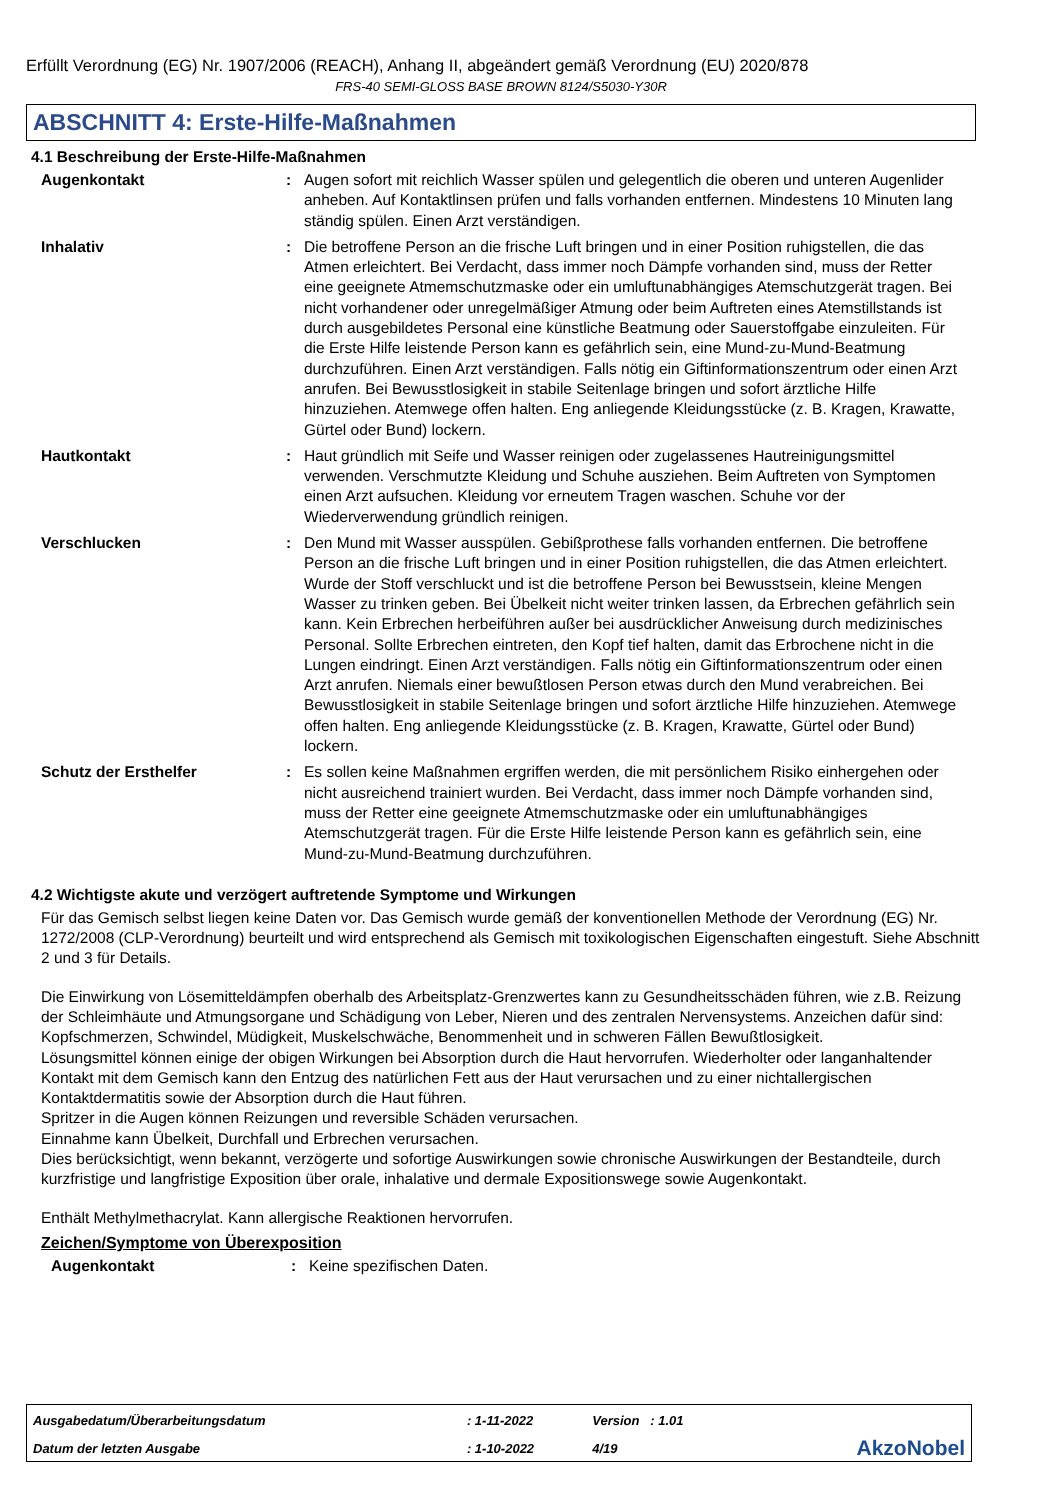Erfüllt Verordnung (EG) Nr. 1907/2006 (REACH), Anhang II, abgeändert gemäß Verordnung (EU) 2020/878
FRS-40 SEMI-GLOSS BASE BROWN 8124/S5030-Y30R
ABSCHNITT 4: Erste-Hilfe-Maßnahmen
4.1 Beschreibung der Erste-Hilfe-Maßnahmen
Augenkontakt : Augen sofort mit reichlich Wasser spülen und gelegentlich die oberen und unteren Augenlider anheben. Auf Kontaktlinsen prüfen und falls vorhanden entfernen. Mindestens 10 Minuten lang ständig spülen. Einen Arzt verständigen.
Inhalativ : Die betroffene Person an die frische Luft bringen und in einer Position ruhigstellen, die das Atmen erleichtert. Bei Verdacht, dass immer noch Dämpfe vorhanden sind, muss der Retter eine geeignete Atmemschutzmaske oder ein umluftunabhängiges Atemschutzgerät tragen. Bei nicht vorhandener oder unregelmäßiger Atmung oder beim Auftreten eines Atemstillstands ist durch ausgebildetes Personal eine künstliche Beatmung oder Sauerstoffgabe einzuleiten. Für die Erste Hilfe leistende Person kann es gefährlich sein, eine Mund-zu-Mund-Beatmung durchzuführen. Einen Arzt verständigen. Falls nötig ein Giftinformationszentrum oder einen Arzt anrufen. Bei Bewusstlosigkeit in stabile Seitenlage bringen und sofort ärztliche Hilfe hinzuziehen. Atemwege offen halten. Eng anliegende Kleidungsstücke (z. B. Kragen, Krawatte, Gürtel oder Bund) lockern.
Hautkontakt : Haut gründlich mit Seife und Wasser reinigen oder zugelassenes Hautreinigungsmittel verwenden. Verschmutzte Kleidung und Schuhe ausziehen. Beim Auftreten von Symptomen einen Arzt aufsuchen. Kleidung vor erneutem Tragen waschen. Schuhe vor der Wiederverwendung gründlich reinigen.
Verschlucken : Den Mund mit Wasser ausspülen. Gebißprothese falls vorhanden entfernen. Die betroffene Person an die frische Luft bringen und in einer Position ruhigstellen, die das Atmen erleichtert. Wurde der Stoff verschluckt und ist die betroffene Person bei Bewusstsein, kleine Mengen Wasser zu trinken geben. Bei Übelkeit nicht weiter trinken lassen, da Erbrechen gefährlich sein kann. Kein Erbrechen herbeiführen außer bei ausdrücklicher Anweisung durch medizinisches Personal. Sollte Erbrechen eintreten, den Kopf tief halten, damit das Erbrochene nicht in die Lungen eindringt. Einen Arzt verständigen. Falls nötig ein Giftinformationszentrum oder einen Arzt anrufen. Niemals einer bewußtlosen Person etwas durch den Mund verabreichen. Bei Bewusstlosigkeit in stabile Seitenlage bringen und sofort ärztliche Hilfe hinzuziehen. Atemwege offen halten. Eng anliegende Kleidungsstücke (z. B. Kragen, Krawatte, Gürtel oder Bund) lockern.
Schutz der Ersthelfer : Es sollen keine Maßnahmen ergriffen werden, die mit persönlichem Risiko einhergehen oder nicht ausreichend trainiert wurden. Bei Verdacht, dass immer noch Dämpfe vorhanden sind, muss der Retter eine geeignete Atmemschutzmaske oder ein umluftunabhängiges Atemschutzgerät tragen. Für die Erste Hilfe leistende Person kann es gefährlich sein, eine Mund-zu-Mund-Beatmung durchzuführen.
4.2 Wichtigste akute und verzögert auftretende Symptome und Wirkungen
Für das Gemisch selbst liegen keine Daten vor. Das Gemisch wurde gemäß der konventionellen Methode der Verordnung (EG) Nr. 1272/2008 (CLP-Verordnung) beurteilt und wird entsprechend als Gemisch mit toxikologischen Eigenschaften eingestuft. Siehe Abschnitt 2 und 3 für Details.
Die Einwirkung von Lösemitteldämpfen oberhalb des Arbeitsplatz-Grenzwertes kann zu Gesundheitsschäden führen, wie z.B. Reizung der Schleimhäute und Atmungsorgane und Schädigung von Leber, Nieren und des zentralen Nervensystems. Anzeichen dafür sind: Kopfschmerzen, Schwindel, Müdigkeit, Muskelschwäche, Benommenheit und in schweren Fällen Bewußtlosigkeit.
Lösungsmittel können einige der obigen Wirkungen bei Absorption durch die Haut hervorrufen. Wiederholter oder langanhaltender Kontakt mit dem Gemisch kann den Entzug des natürlichen Fett aus der Haut verursachen und zu einer nichtallergischen Kontaktdermatitis sowie der Absorption durch die Haut führen.
Spritzer in die Augen können Reizungen und reversible Schäden verursachen.
Einnahme kann Übelkeit, Durchfall und Erbrechen verursachen.
Dies berücksichtigt, wenn bekannt, verzögerte und sofortige Auswirkungen sowie chronische Auswirkungen der Bestandteile, durch kurzfristige und langfristige Exposition über orale, inhalative und dermale Expositionswege sowie Augenkontakt.
Enthält Methylmethacrylat. Kann allergische Reaktionen hervorrufen.
Zeichen/Symptome von Überexposition
Augenkontakt : Keine spezifischen Daten.
| Ausgabedatum/Überarbeitungsdatum | : 1-11-2022 | Version : 1.01 | |
| Datum der letzten Ausgabe | : 1-10-2022 | 4/19 | AkzoNobel |